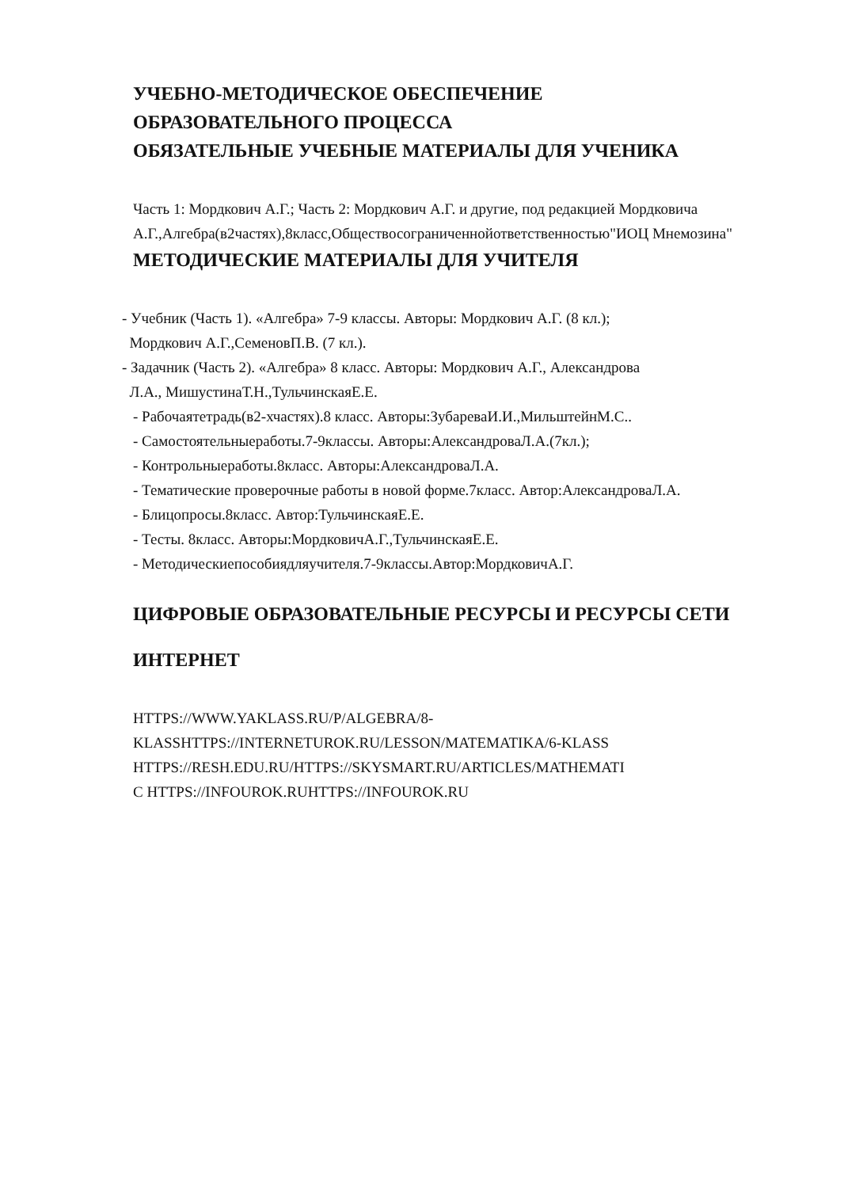УЧЕБНО-МЕТОДИЧЕСКОЕ ОБЕСПЕЧЕНИЕ
ОБРАЗОВАТЕЛЬНОГО ПРОЦЕССА
ОБЯЗАТЕЛЬНЫЕ УЧЕБНЫЕ МАТЕРИАЛЫ ДЛЯ УЧЕНИКА
Часть 1: Мордкович А.Г.; Часть 2: Мордкович А.Г. и другие, под редакцией Мордковича
А.Г.,Алгебра(в2частях),8класс,Обществосограниченнойответственностью"ИОЦ Мнемозина"
МЕТОДИЧЕСКИЕ МАТЕРИАЛЫ ДЛЯ УЧИТЕЛЯ
- Учебник (Часть 1). «Алгебра» 7-9 классы. Авторы: Мордкович А.Г. (8 кл.);
Мордкович А.Г.,СеменовП.В. (7 кл.).
- Задачник (Часть 2). «Алгебра» 8 класс. Авторы: Мордкович А.Г., Александрова
Л.А., МишустинаТ.Н.,ТульчинскаяЕ.Е.
- Рабочаятетрадь(в2-хчастях).8 класс. Авторы:ЗубареваИ.И.,МильштейнМ.С..
- Самостоятельныеработы.7-9классы. Авторы:АлександроваЛ.А.(7кл.);
- Контрольныеработы.8класс. Авторы:АлександроваЛ.А.
- Тематические проверочные работы в новой форме.7класс. Автор:АлександроваЛ.А.
- Блицопросы.8класс. Автор:ТульчинскаяЕ.Е.
- Тесты. 8класс. Авторы:МордковичА.Г.,ТульчинскаяЕ.Е.
- Методическиепособиядляучителя.7-9классы.Автор:МордковичА.Г.
ЦИФРОВЫЕ ОБРАЗОВАТЕЛЬНЫЕ РЕСУРСЫ И РЕСУРСЫ СЕТИ
ИНТЕРНЕТ
HTTPS://WWW.YAKLASS.RU/P/ALGEBRA/8-
KLASSHTTPS://INTERNETUROK.RU/LESSON/MATEMATIKA/6-KLASS
HTTPS://RESH.EDU.RU/HTTPS://SKYSMART.RU/ARTICLES/MATHEMATI
C HTTPS://INFOUROK.RUHTTPS://INFOUROK.RU